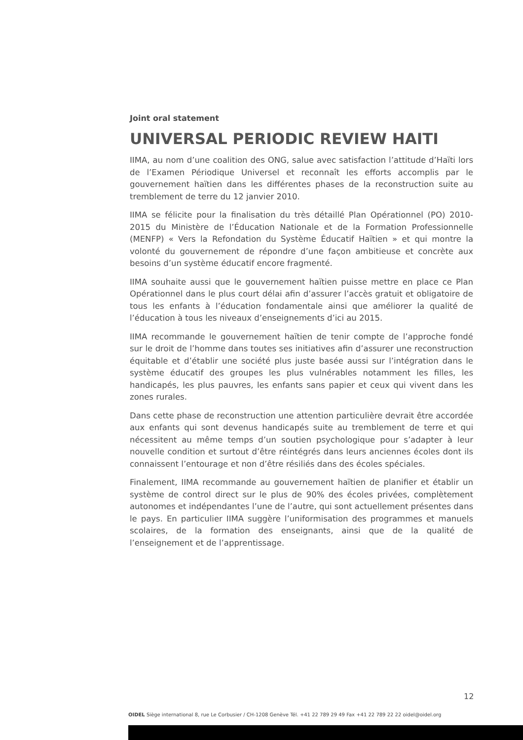Joint oral statement
UNIVERSAL PERIODIC REVIEW HAITI
IIMA, au nom d’une coalition des ONG, salue avec satisfaction l’attitude d’Haïti lors de l’Examen Périodique Universel et reconnaît les efforts accomplis par le gouvernement haïtien dans les différentes phases de la reconstruction suite au tremblement de terre du 12 janvier 2010.
IIMA se félicite pour la finalisation du très détaillé Plan Opérationnel (PO) 2010-2015 du Ministère de l’Éducation Nationale et de la Formation Professionnelle (MENFP) « Vers la Refondation du Système Éducatif Haïtien » et qui montre la volonté du gouvernement de répondre d’une façon ambitieuse et concrète aux besoins d’un système éducatif encore fragmenté.
IIMA souhaite aussi que le gouvernement haïtien puisse mettre en place ce Plan Opérationnel dans le plus court délai afin d’assurer l’accès gratuit et obligatoire de tous les enfants à l’éducation fondamentale ainsi que améliorer la qualité de l’éducation à tous les niveaux d’enseignements d’ici au 2015.
IIMA recommande le gouvernement haïtien de tenir compte de l’approche fondé sur le droit de l’homme dans toutes ses initiatives afin d’assurer une reconstruction équitable et d’établir une société plus juste basée aussi sur l’intégration dans le système éducatif des groupes les plus vulnérables notamment les filles, les handicapés, les plus pauvres, les enfants sans papier et ceux qui vivent dans les zones rurales.
Dans cette phase de reconstruction une attention particulière devrait être accordée aux enfants qui sont devenus handicapés suite au tremblement de terre et qui nécessitent au même temps d’un soutien psychologique pour s’adapter à leur nouvelle condition et surtout d’être réintégrés dans leurs anciennes écoles dont ils connaissent l’entourage et non d’être résiliés dans des écoles spéciales.
Finalement, IIMA recommande au gouvernement haïtien de planifier et établir un système de control direct sur le plus de 90% des écoles privées, complètement autonomes et indépendantes l’une de l’autre, qui sont actuellement présentes dans le pays. En particulier IIMA suggère l’uniformisation des programmes et manuels scolaires, de la formation des enseignants, ainsi que de la qualité de l’enseignement et de l’apprentissage.
12
OIDEL Siège international 8, rue Le Corbusier / CH-1208 Genève Tél. +41 22 789 29 49 Fax +41 22 789 22 22 oidel@oidel.org